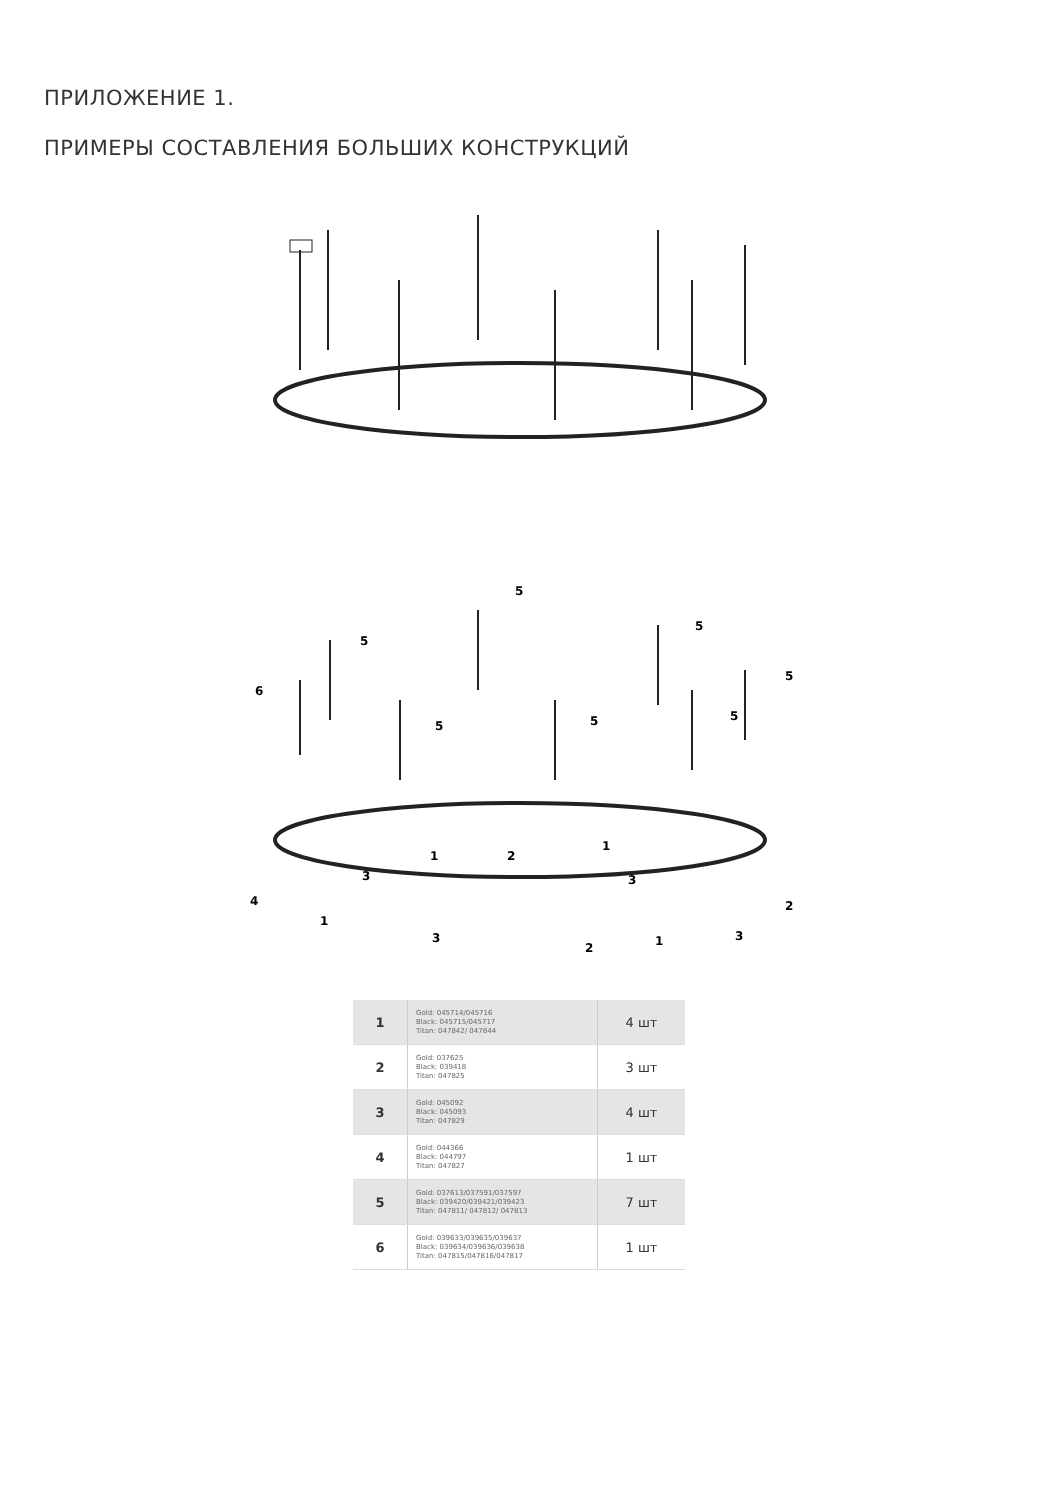ПРИЛОЖЕНИЕ 1.
ПРИМЕРЫ СОСТАВЛЕНИЯ БОЛЬШИХ КОНСТРУКЦИЙ
6
5
5
5
5
5
5
5
1
1
1
1
2
2
2
3
3
3
3
4
| 1 | Gold: 045714/045716 Black: 045715/045717 Titan: 047842/ 047844 | 4 шт |
| 2 | Gold: 037625 Black: 039418 Titan: 047825 | 3 шт |
| 3 | Gold: 045092 Black: 045093 Titan: 047829 | 4 шт |
| 4 | Gold: 044366 Black: 044797 Titan: 047827 | 1 шт |
| 5 | Gold: 037613/037591/037597 Black: 039420/039421/039423 Titan: 047811/ 047812/ 047813 | 7 шт |
| 6 | Gold: 039633/039635/039637 Black: 039634/039636/039638 Titan: 047815/047816/047817 | 1 шт |